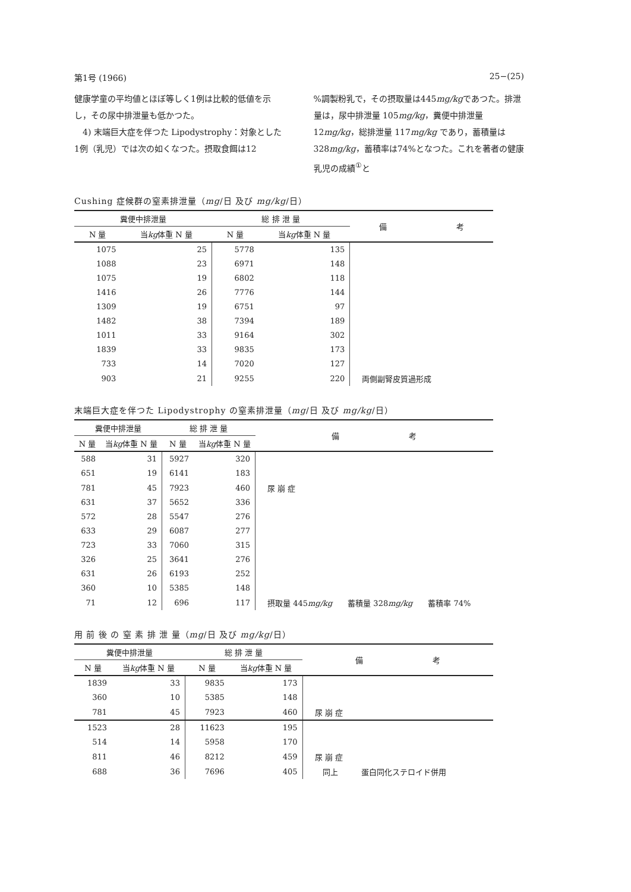第1号 (1966) 25−(25)
健康学童の平均値とほぼ等しく1例は比較的低値を示し，その尿中排泄量も低かつた。
　4) 末端巨大症を伴つた Lipodystrophy：対象とした1例（乳児）では次の如くなつた。摂取食餌は12
%調製粉乳で，その摂取量は445mg/kgであつた。排泄量は，尿中排泄量 105mg/kg，糞便中排泄量 12mg/kg，総排泄量 117mg/kg であり，蓄積量は 328mg/kg，蓄積率は74%となつた。これを著者の健康乳児の成績<sup>①</sup>と
Cushing 症候群の窒素排泄量（mg/日 及び mg/kg/日）
| 糞便中排泄量 | | 総 排 泄 量 | | 備 考 |
| --- | --- | --- | --- | --- |
| N 量 | 当 kg 体重 N 量 | N 量 | 当 kg 体重 N 量 | |
| 1075 | 25 | 5778 | 135 | |
| 1088 | 23 | 6971 | 148 | |
| 1075 | 19 | 6802 | 118 | |
| 1416 | 26 | 7776 | 144 | |
| 1309 | 19 | 6751 | 97 | |
| 1482 | 38 | 7394 | 189 | |
| 1011 | 33 | 9164 | 302 | |
| 1839 | 33 | 9835 | 173 | |
| 733 | 14 | 7020 | 127 | |
| 903 | 21 | 9255 | 220 | 両側副腎皮質過形成 |
末端巨大症を伴つた Lipodystrophy の窒素排泄量（mg/日 及び mg/kg/日）
| 糞便中排泄量 | | 総 排 泄 量 | | 備 考 |
| --- | --- | --- | --- | --- |
| N 量 | 当 kg 体重 N 量 | N 量 | 当 kg 体重 N 量 | |
| 588 | 31 | 5927 | 320 | |
| 651 | 19 | 6141 | 183 | |
| 781 | 45 | 7923 | 460 | 尿 崩 症 |
| 631 | 37 | 5652 | 336 | |
| 572 | 28 | 5547 | 276 | |
| 633 | 29 | 6087 | 277 | |
| 723 | 33 | 7060 | 315 | |
| 326 | 25 | 3641 | 276 | |
| 631 | 26 | 6193 | 252 | |
| 360 | 10 | 5385 | 148 | |
| 71 | 12 | 696 | 117 | 摂取量 445 mg/kg 蓄積量 328 mg/kg 蓄積率 74% |
用 前 後 の 窒 素 排 泄 量（mg/日 及び mg/kg/日）
| 糞便中排泄量 | | 総 排 泄 量 | | 備 考 |
| --- | --- | --- | --- | --- |
| N 量 | 当 kg 体重 N 量 | N 量 | 当 kg 体重 N 量 | |
| 1839 | 33 | 9835 | 173 | |
| 360 | 10 | 5385 | 148 | |
| 781 | 45 | 7923 | 460 | 尿 崩 症 |
| 1523 | 28 | 11623 | 195 | |
| 514 | 14 | 5958 | 170 | |
| 811 | 46 | 8212 | 459 | 尿 崩 症 |
| 688 | 36 | 7696 | 405 | 同上 蛋白同化ステロイド併用 |